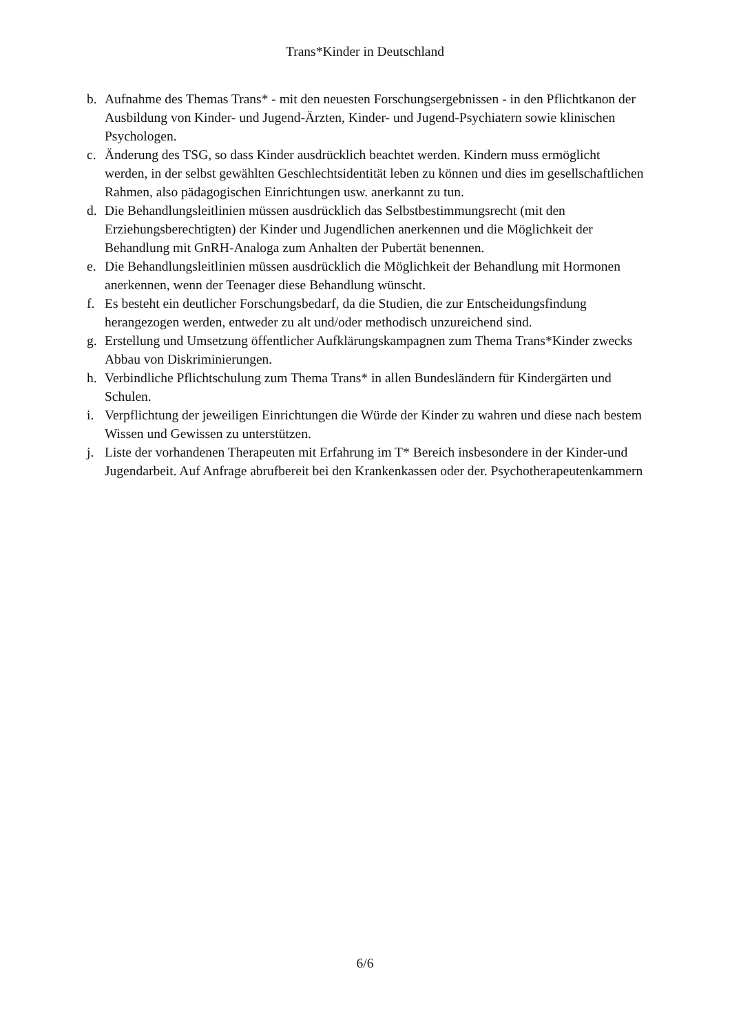Trans*Kinder in Deutschland
b. Aufnahme des Themas Trans* - mit den neuesten Forschungsergebnissen - in den Pflichtkanon der Ausbildung von Kinder- und Jugend-Ärzten, Kinder- und Jugend-Psychiatern sowie klinischen Psychologen.
c. Änderung des TSG, so dass Kinder ausdrücklich beachtet werden. Kindern muss ermöglicht werden, in der selbst gewählten Geschlechtsidentität leben zu können und dies im gesellschaftlichen Rahmen, also pädagogischen Einrichtungen usw. anerkannt zu tun.
d. Die Behandlungsleitlinien müssen ausdrücklich das Selbstbestimmungsrecht (mit den Erziehungsberechtigten) der Kinder und Jugendlichen anerkennen und die Möglichkeit der Behandlung mit GnRH-Analoga zum Anhalten der Pubertät benennen.
e. Die Behandlungsleitlinien müssen ausdrücklich die Möglichkeit der Behandlung mit Hormonen anerkennen, wenn der Teenager diese Behandlung wünscht.
f. Es besteht ein deutlicher Forschungsbedarf, da die Studien, die zur Entscheidungsfindung herangezogen werden, entweder zu alt und/oder methodisch unzureichend sind.
g. Erstellung und Umsetzung öffentlicher Aufklärungskampagnen zum Thema Trans*Kinder zwecks Abbau von Diskriminierungen.
h. Verbindliche Pflichtschulung zum Thema Trans* in allen Bundesländern für Kindergärten und Schulen.
i. Verpflichtung der jeweiligen Einrichtungen die Würde der Kinder zu wahren und diese nach bestem Wissen und Gewissen zu unterstützen.
j. Liste der vorhandenen Therapeuten mit Erfahrung im T* Bereich insbesondere in der Kinder-und Jugendarbeit. Auf Anfrage abrufbereit bei den Krankenkassen oder der. Psychotherapeutenkammern
6/6